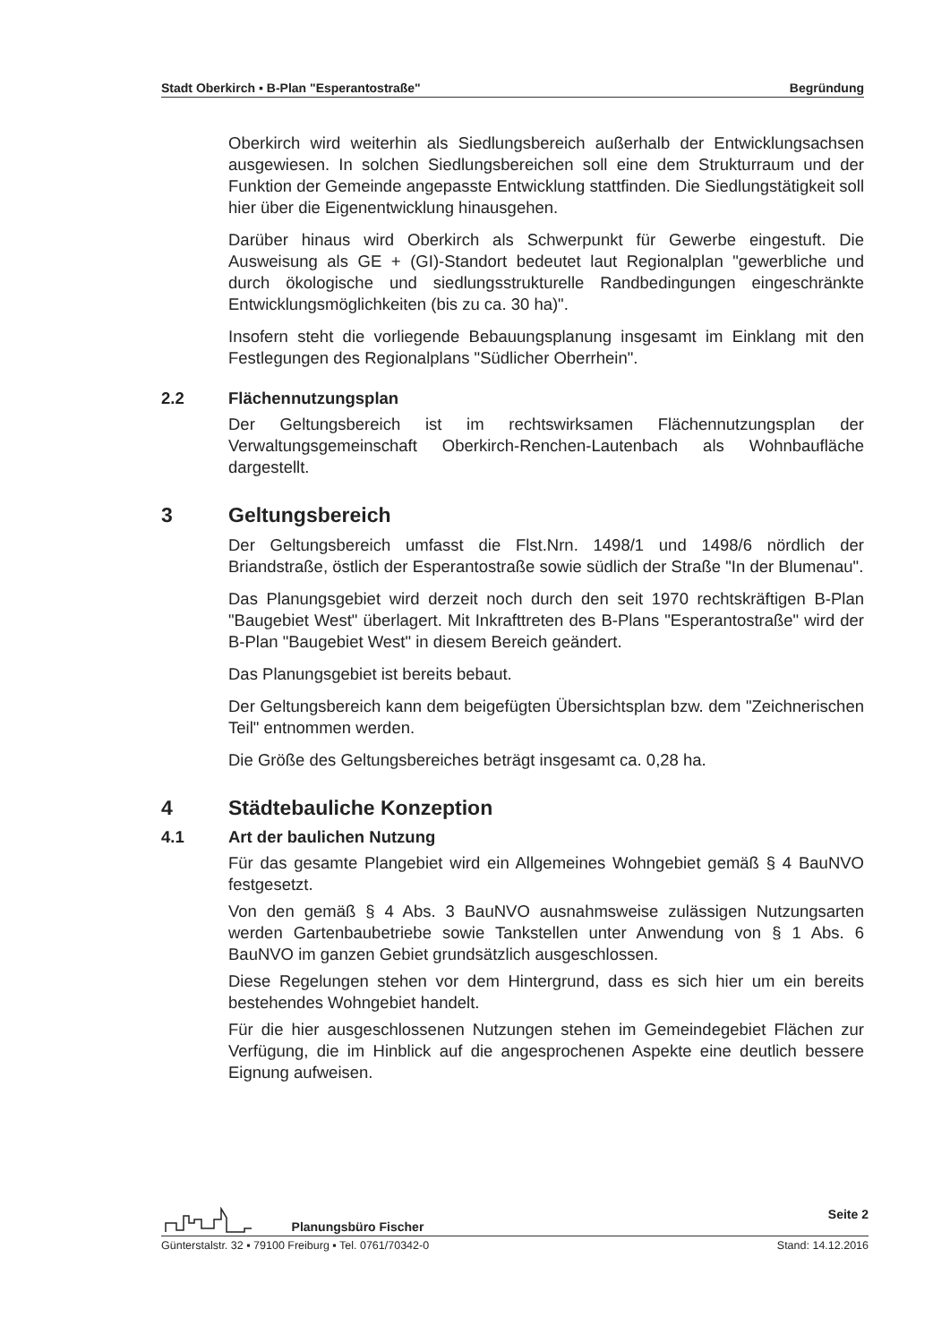Stadt Oberkirch ▪ B-Plan "Esperantostraße" Begründung
Oberkirch wird weiterhin als Siedlungsbereich außerhalb der Entwicklungsachsen ausgewiesen. In solchen Siedlungsbereichen soll eine dem Strukturraum und der Funktion der Gemeinde angepasste Entwicklung stattfinden. Die Siedlungstätigkeit soll hier über die Eigenentwicklung hinausgehen.
Darüber hinaus wird Oberkirch als Schwerpunkt für Gewerbe eingestuft. Die Ausweisung als GE + (GI)-Standort bedeutet laut Regionalplan "gewerbliche und durch ökologische und siedlungsstrukturelle Randbedingungen eingeschränkte Entwicklungsmöglichkeiten (bis zu ca. 30 ha)".
Insofern steht die vorliegende Bebauungsplanung insgesamt im Einklang mit den Festlegungen des Regionalplans "Südlicher Oberrhein".
2.2 Flächennutzungsplan
Der Geltungsbereich ist im rechtswirksamen Flächennutzungsplan der Verwaltungsgemeinschaft Oberkirch-Renchen-Lautenbach als Wohnbaufläche dargestellt.
3 Geltungsbereich
Der Geltungsbereich umfasst die Flst.Nrn. 1498/1 und 1498/6 nördlich der Briandstraße, östlich der Esperantostraße sowie südlich der Straße "In der Blumenau".
Das Planungsgebiet wird derzeit noch durch den seit 1970 rechtskräftigen B-Plan "Baugebiet West" überlagert. Mit Inkrafttreten des B-Plans "Esperantostraße" wird der B-Plan "Baugebiet West" in diesem Bereich geändert.
Das Planungsgebiet ist bereits bebaut.
Der Geltungsbereich kann dem beigefügten Übersichtsplan bzw. dem "Zeichnerischen Teil" entnommen werden.
Die Größe des Geltungsbereiches beträgt insgesamt ca. 0,28 ha.
4 Städtebauliche Konzeption
4.1 Art der baulichen Nutzung
Für das gesamte Plangebiet wird ein Allgemeines Wohngebiet gemäß § 4 BauNVO festgesetzt.
Von den gemäß § 4 Abs. 3 BauNVO ausnahmsweise zulässigen Nutzungsarten werden Gartenbaubetriebe sowie Tankstellen unter Anwendung von § 1 Abs. 6 BauNVO im ganzen Gebiet grundsätzlich ausgeschlossen.
Diese Regelungen stehen vor dem Hintergrund, dass es sich hier um ein bereits bestehendes Wohngebiet handelt.
Für die hier ausgeschlossenen Nutzungen stehen im Gemeindegebiet Flächen zur Verfügung, die im Hinblick auf die angesprochenen Aspekte eine deutlich bessere Eignung aufweisen.
Planungsbüro Fischer Seite 2
Günterstalstr. 32 ▪ 79100 Freiburg ▪ Tel. 0761/70342-0 Stand: 14.12.2016